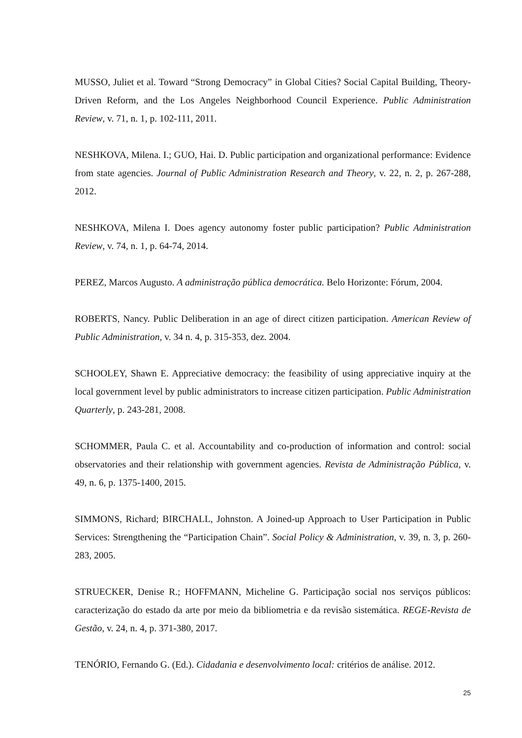MUSSO, Juliet et al. Toward “Strong Democracy” in Global Cities? Social Capital Building, Theory-Driven Reform, and the Los Angeles Neighborhood Council Experience. Public Administration Review, v. 71, n. 1, p. 102-111, 2011.
NESHKOVA, Milena. I.; GUO, Hai. D. Public participation and organizational performance: Evidence from state agencies. Journal of Public Administration Research and Theory, v. 22, n. 2, p. 267-288, 2012.
NESHKOVA, Milena I. Does agency autonomy foster public participation? Public Administration Review, v. 74, n. 1, p. 64-74, 2014.
PEREZ, Marcos Augusto. A administração pública democrática. Belo Horizonte: Fórum, 2004.
ROBERTS, Nancy. Public Deliberation in an age of direct citizen participation. American Review of Public Administration, v. 34 n. 4, p. 315-353, dez. 2004.
SCHOOLEY, Shawn E. Appreciative democracy: the feasibility of using appreciative inquiry at the local government level by public administrators to increase citizen participation. Public Administration Quarterly, p. 243-281, 2008.
SCHOMMER, Paula C. et al. Accountability and co-production of information and control: social observatories and their relationship with government agencies. Revista de Administração Pública, v. 49, n. 6, p. 1375-1400, 2015.
SIMMONS, Richard; BIRCHALL, Johnston. A Joined-up Approach to User Participation in Public Services: Strengthening the “Participation Chain”. Social Policy & Administration, v. 39, n. 3, p. 260-283, 2005.
STRUECKER, Denise R.; HOFFMANN, Micheline G. Participação social nos serviços públicos: caracterização do estado da arte por meio da bibliometria e da revisão sistemática. REGE-Revista de Gestão, v. 24, n. 4, p. 371-380, 2017.
TENÓRIO, Fernando G. (Ed.). Cidadania e desenvolvimento local: critérios de análise. 2012.
25